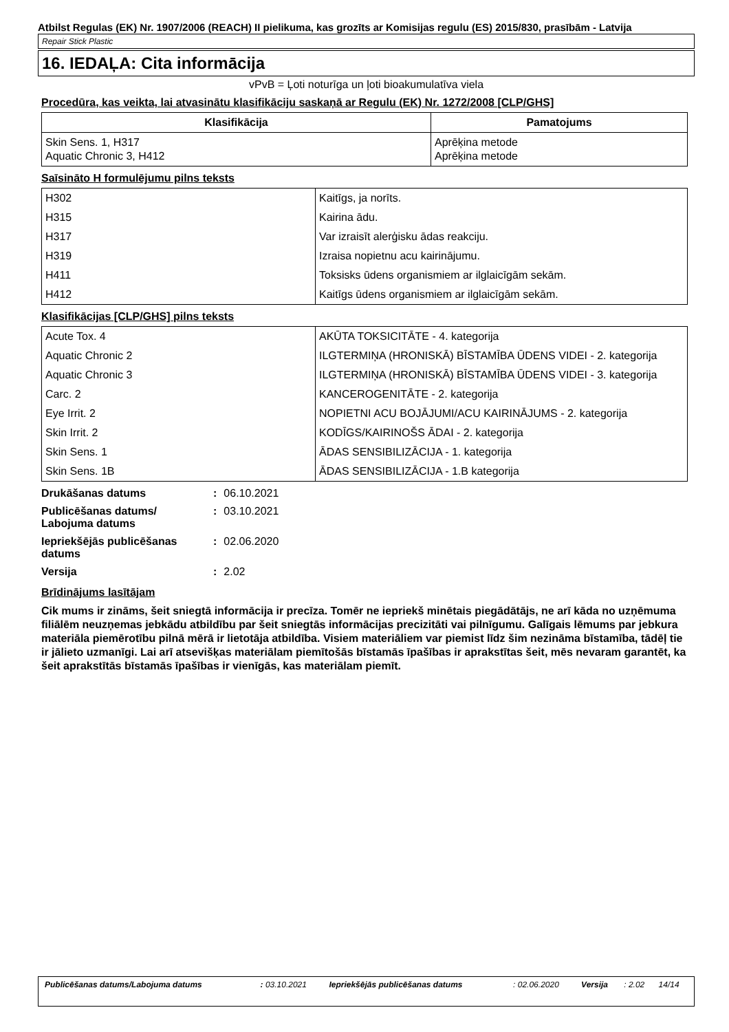Atbilst Regulas (EK) Nr. 1907/2006 (REACH) II pielikuma, kas grozīts ar Komisijas regulu (ES) 2015/830, prasībām - Latvija
Repair Stick Plastic
16. IEDAĻA: Cita informācija
vPvB = Ļoti noturīga un ļoti bioakumulatīva viela
Procedūra, kas veikta, lai atvasinātu klasifikāciju saskaņā ar Regulu (EK) Nr. 1272/2008 [CLP/GHS]
| Klasifikācija | Pamatojums |
| --- | --- |
| Skin Sens. 1, H317 Aquatic Chronic 3, H412 | Aprēķina metode Aprēķina metode |
Saīsināto H formulējumu pilns teksts
| H302 | Kaitīgs, ja norīts. |
| H315 | Kairina ādu. |
| H317 | Var izraisīt alerģisku ādas reakciju. |
| H319 | Izraisa nopietnu acu kairinājumu. |
| H411 | Toksisks ūdens organismiem ar ilglaicīgām sekām. |
| H412 | Kaitīgs ūdens organismiem ar ilglaicīgām sekām. |
Klasifikācijas [CLP/GHS] pilns teksts
| Acute Tox. 4 | AKŪTA TOKSICITĀTE - 4. kategorija |
| Aquatic Chronic 2 | ILGTERMIŅA (HRONISKĀ) BĪSTAMĪBA ŪDENS VIDEI - 2. kategorija |
| Aquatic Chronic 3 | ILGTERMIŅA (HRONISKĀ) BĪSTAMĪBA ŪDENS VIDEI - 3. kategorija |
| Carc. 2 | KANCEROGENITĀTE - 2. kategorija |
| Eye Irrit. 2 | NOPIETNI ACU BOJĀJUMI/ACU KAIRINĀJUMS - 2. kategorija |
| Skin Irrit. 2 | KODĪGS/KAIRINOŠS ĀDAI - 2. kategorija |
| Skin Sens. 1 | ĀDAS SENSIBILIZĀCIJA - 1. kategorija |
| Skin Sens. 1B | ĀDAS SENSIBILIZĀCIJA - 1.B kategorija |
| Drukāšanas datums | : | 06.10.2021 |
| Publicēšanas datums/ Labojuma datums | : | 03.10.2021 |
| Iepriekšējās publicēšanas datums | : | 02.06.2020 |
| Versija | : | 2.02 |
Brīdinājums lasītājam
Cik mums ir zināms, šeit sniegtā informācija ir precīza. Tomēr ne iepriekš minētais piegādātājs, ne arī kāda no uzņēmuma filiālēm neuzņemas jebkādu atbildību par šeit sniegtās informācijas precizitāti vai pilnīgumu. Galīgais lēmums par jebkura materiāla piemērotību pilnā mērā ir lietotāja atbildība. Visiem materiāliem var piemist līdz šim nezināma bīstamība, tādēļ tie ir jālieto uzmanīgi. Lai arī atsevišķas materiālam piemītošās bīstamās īpašības ir aprakstītas šeit, mēs nevaram garantēt, ka šeit aprakstītās bīstamās īpašības ir vienīgās, kas materiālam piemīt.
| Publicēšanas datums/Labojuma datums | : 03.10.2021 | Iepriekšējās publicēšanas datums | : 02.06.2020 | Versija | : 2.02 | 14/14 |